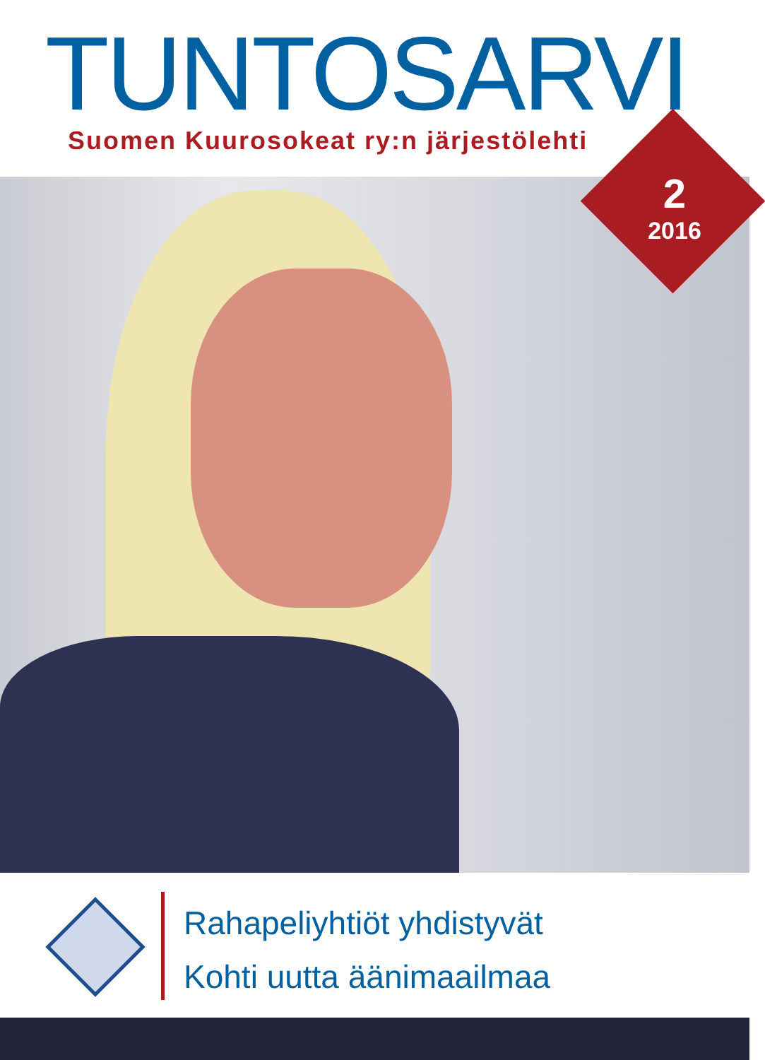TUNTOSARVI
Suomen Kuurosokeat ry:n järjestölehti
2
2016
Rahapeliyhtiöt yhdistyvät
Kohti uutta äänimaailmaa